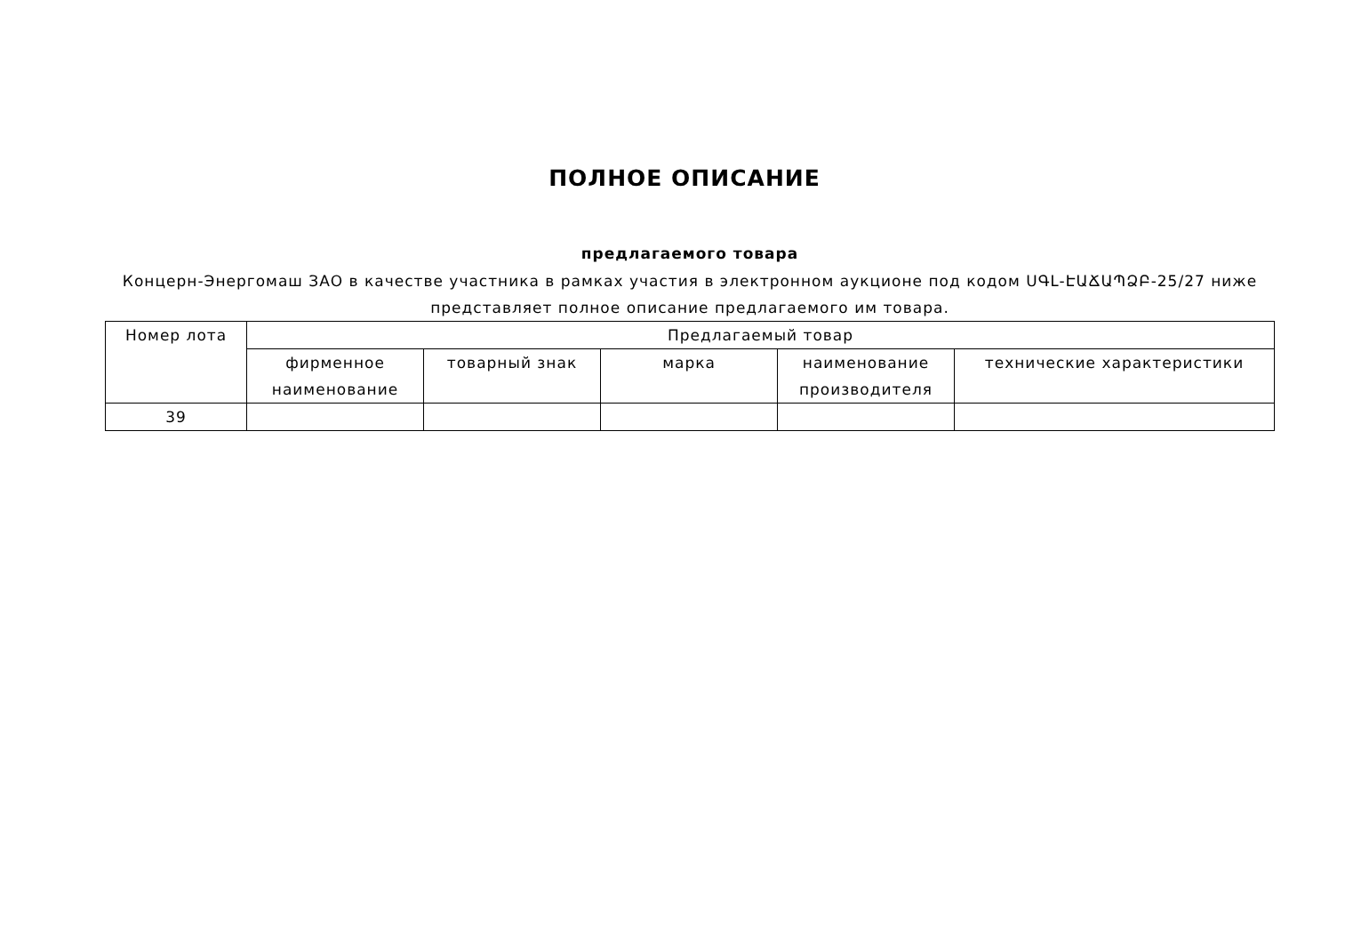ПОЛНОЕ ОПИСАНИЕ
предлагаемого товара
Концерн-Энергомаш ЗАО в качестве участника в рамках участия в электронном аукционе под кодом ՍԳԼ-ԷԱՃԱՊՁԲ-25/27 ниже представляет полное описание предлагаемого им товара.
| Номер лота | Предлагаемый товар | | | | |
| --- | --- | --- | --- | --- | --- |
| | фирменное наименование | товарный знак | марка | наименование производителя | технические характеристики |
| 39 | | | | | |